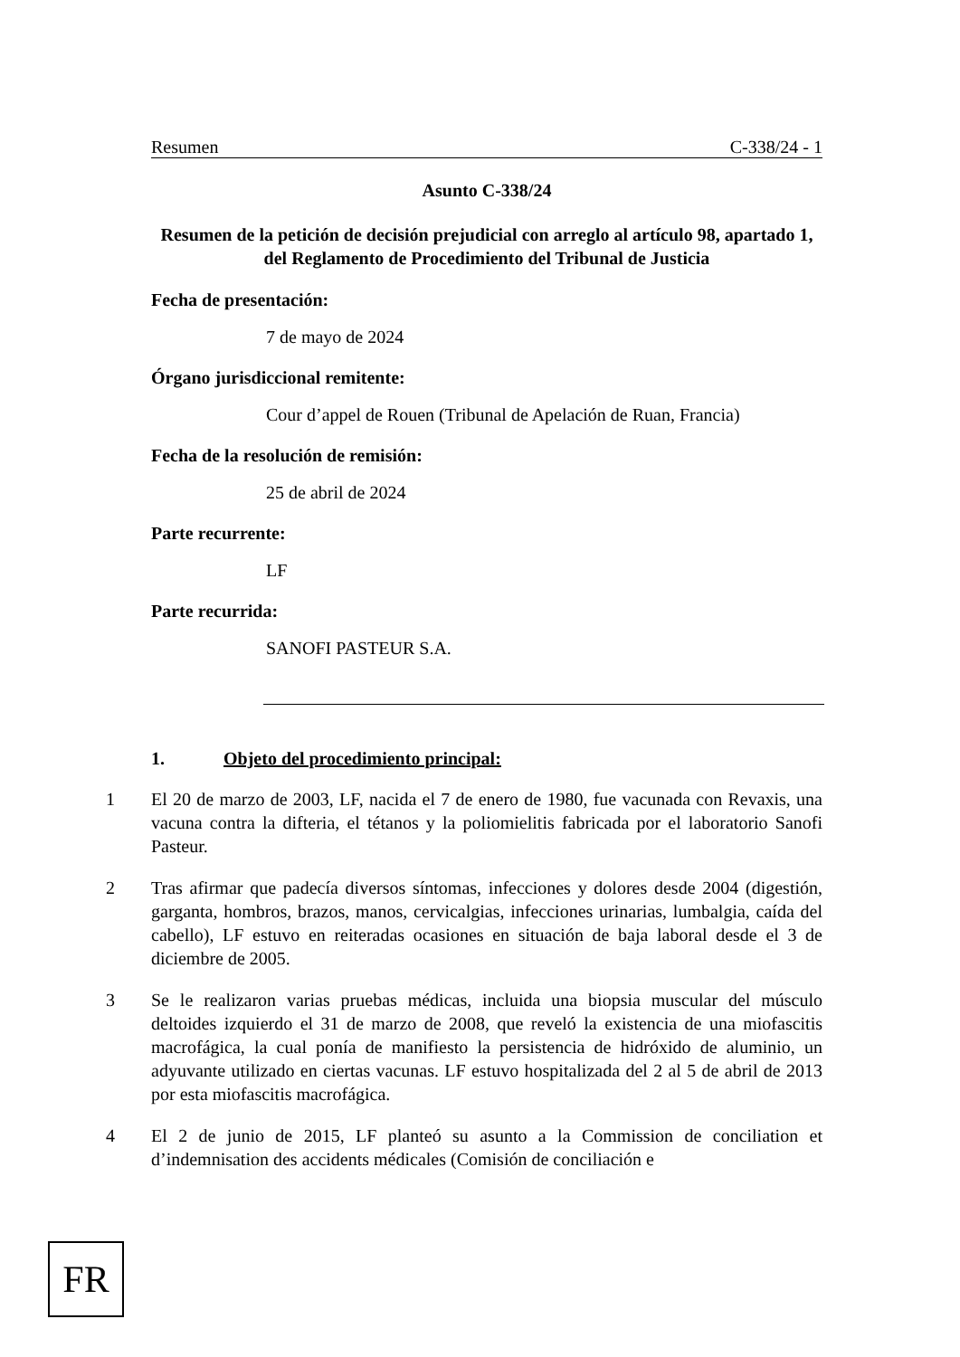Resumen C-338/24 - 1
Asunto C-338/24
Resumen de la petición de decisión prejudicial con arreglo al artículo 98, apartado 1, del Reglamento de Procedimiento del Tribunal de Justicia
Fecha de presentación:
7 de mayo de 2024
Órgano jurisdiccional remitente:
Cour d’appel de Rouen (Tribunal de Apelación de Ruan, Francia)
Fecha de la resolución de remisión:
25 de abril de 2024
Parte recurrente:
LF
Parte recurrida:
SANOFI PASTEUR S.A.
1. Objeto del procedimiento principal:
1 El 20 de marzo de 2003, LF, nacida el 7 de enero de 1980, fue vacunada con Revaxis, una vacuna contra la difteria, el tétanos y la poliomielitis fabricada por el laboratorio Sanofi Pasteur.
2 Tras afirmar que padecía diversos síntomas, infecciones y dolores desde 2004 (digestión, garganta, hombros, brazos, manos, cervicalgias, infecciones urinarias, lumbalgia, caída del cabello), LF estuvo en reiteradas ocasiones en situación de baja laboral desde el 3 de diciembre de 2005.
3 Se le realizaron varias pruebas médicas, incluida una biopsia muscular del músculo deltoides izquierdo el 31 de marzo de 2008, que reveló la existencia de una miofascitis macrofágica, la cual ponía de manifiesto la persistencia de hidróxido de aluminio, un adyuvante utilizado en ciertas vacunas. LF estuvo hospitalizada del 2 al 5 de abril de 2013 por esta miofascitis macrofágica.
4 El 2 de junio de 2015, LF planteó su asunto a la Commission de conciliation et d’indemnisation des accidents médicales (Comisión de conciliación e
FR